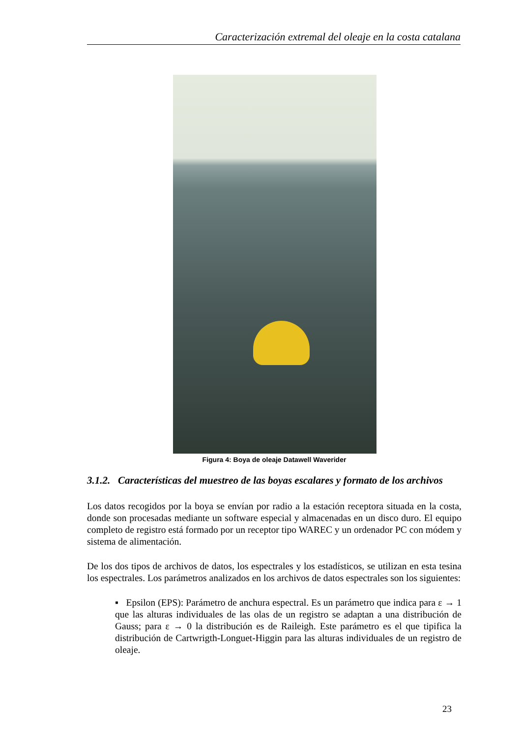Caracterización extremal del oleaje en la costa catalana
Figura 4: Boya de oleaje Datawell Waverider
3.1.2. Características del muestreo de las boyas escalares y formato de los archivos
Los datos recogidos por la boya se envían por radio a la estación receptora situada en la costa, donde son procesadas mediante un software especial y almacenadas en un disco duro. El equipo completo de registro está formado por un receptor tipo WAREC y un ordenador PC con módem y sistema de alimentación.
De los dos tipos de archivos de datos, los espectrales y los estadísticos, se utilizan en esta tesina los espectrales. Los parámetros analizados en los archivos de datos espectrales son los siguientes:
▪ Epsilon (EPS): Parámetro de anchura espectral. Es un parámetro que indica para ε → 1 que las alturas individuales de las olas de un registro se adaptan a una distribución de Gauss; para ε → 0 la distribución es de Raileigh. Este parámetro es el que tipifica la distribución de Cartwrigth-Longuet-Higgin para las alturas individuales de un registro de oleaje.
23